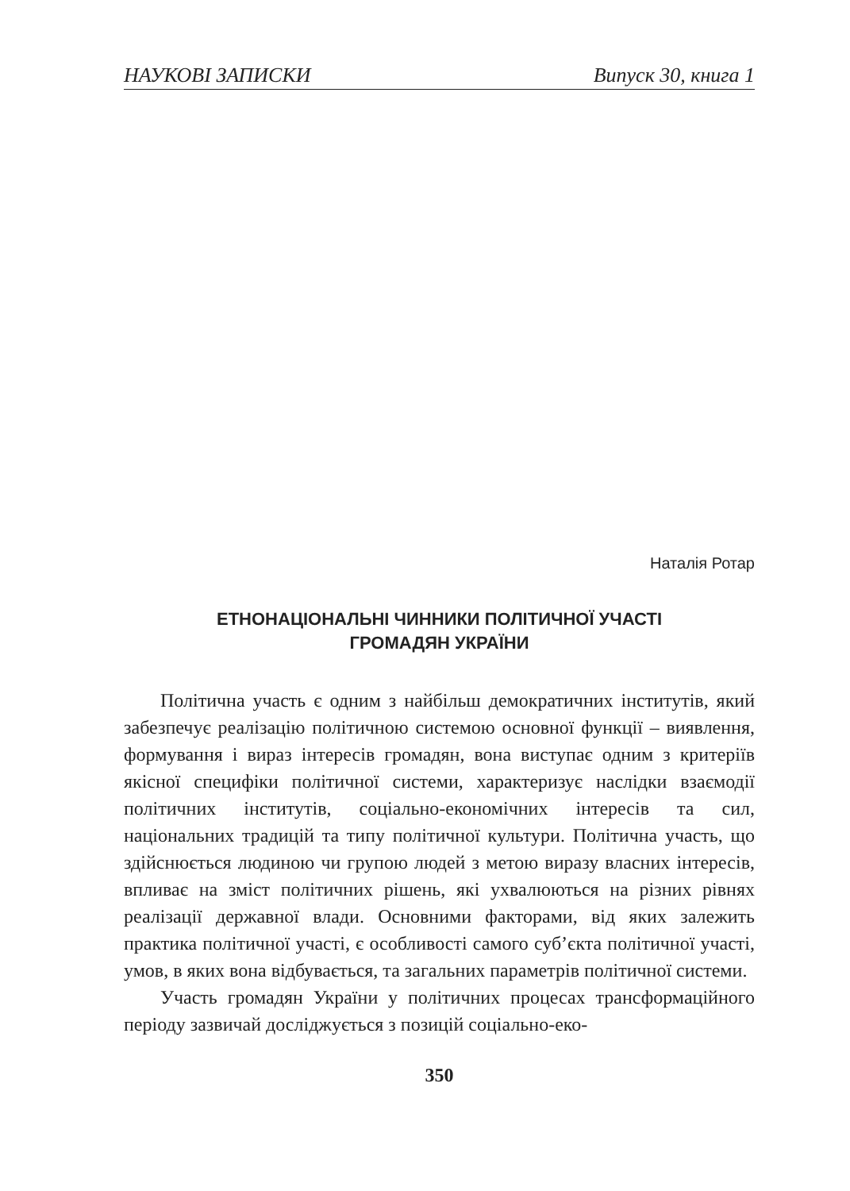НАУКОВІ ЗАПИСКИ Випуск 30, книга 1
Наталія Ротар
ЕТНОНАЦІОНАЛЬНІ ЧИННИКИ ПОЛІТИЧНОЇ УЧАСТІ
ГРОМАДЯН УКРАЇНИ
Політична участь є одним з найбільш демократичних інститутів, який забезпечує реалізацію політичною системою основної функції – виявлення, формування і вираз інтересів громадян, вона виступає одним з критеріїв якісної специфіки політичної системи, характеризує наслідки взаємодії політичних інститутів, соціально-економічних інтересів та сил, національних традицій та типу політичної культури. Політична участь, що здійснюється людиною чи групою людей з метою виразу власних інтересів, впливає на зміст політичних рішень, які ухвалюються на різних рівнях реалізації державної влади. Основними факторами, від яких залежить практика політичної участі, є особливості самого суб’єкта політичної участі, умов, в яких вона відбувається, та загальних параметрів політичної системи.
Участь громадян України у політичних процесах трансформаційного періоду зазвичай досліджується з позицій соціально-еко-
350